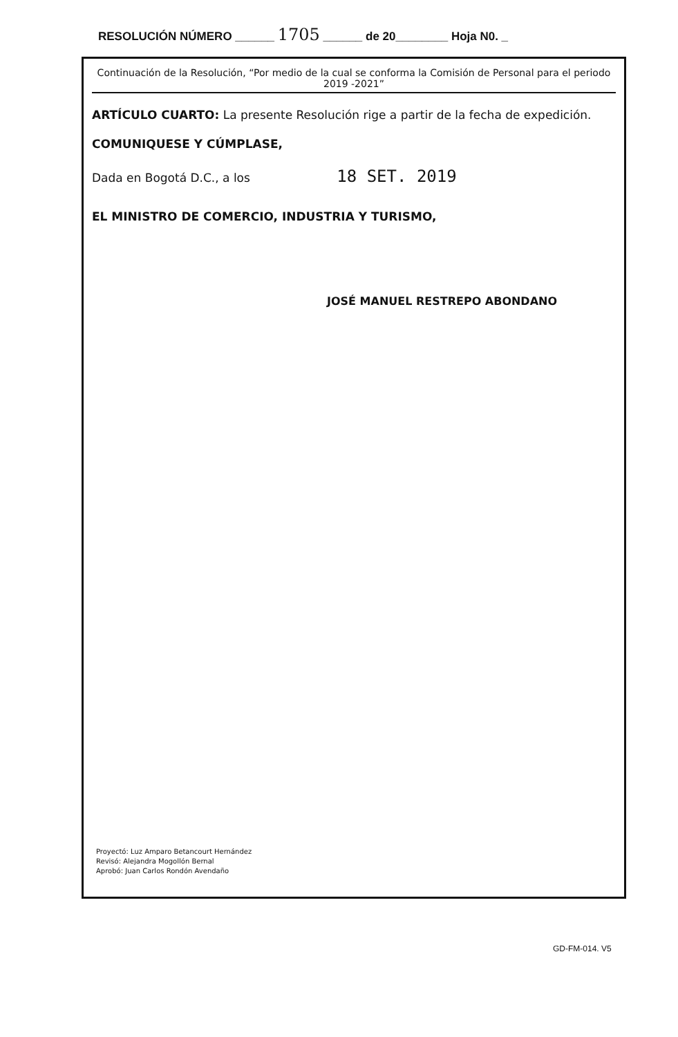RESOLUCIÓN NÚMERO ______ 1705 ______ de 20________ Hoja N0. _
Continuación de la Resolución, “Por medio de la cual se conforma la Comisión de Personal para el periodo 2019 -2021”
ARTÍCULO CUARTO: La presente Resolución rige a partir de la fecha de expedición.
COMUNIQUESE Y CÚMPLASE,
Dada en Bogotá D.C., a los 18 SET. 2019
EL MINISTRO DE COMERCIO, INDUSTRIA Y TURISMO,
JOSÉ MANUEL RESTREPO ABONDANO
Proyectó: Luz Amparo Betancourt Hernández
Revisó: Alejandra Mogollón Bernal
Aprobó: Juan Carlos Rondón Avendaño
GD-FM-014. V5